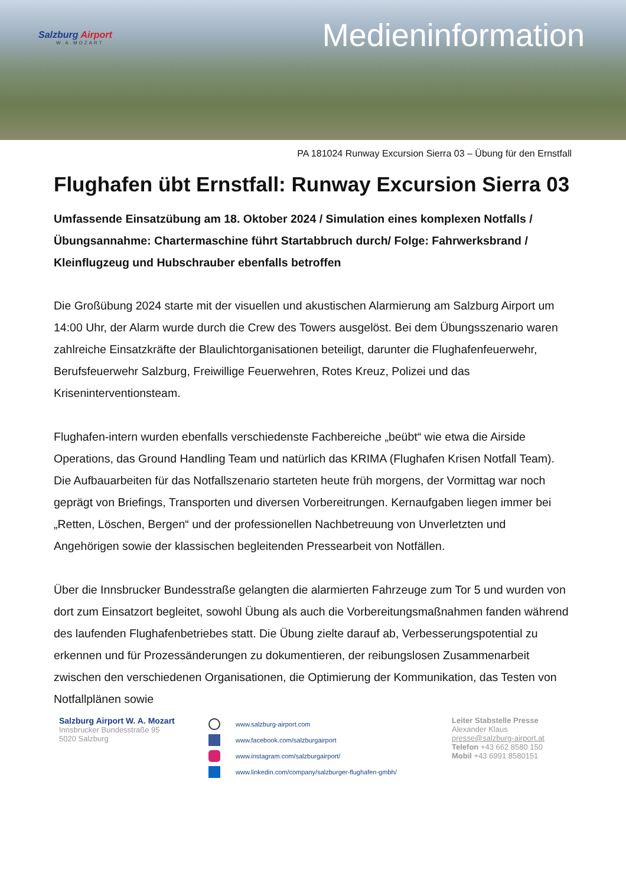Salzburg Airport
W.A.MOZART
Medieninformation
PA 181024 Runway Excursion Sierra 03 – Übung für den Ernstfall
Flughafen übt Ernstfall: Runway Excursion Sierra 03
Umfassende Einsatzübung am 18. Oktober 2024 / Simulation eines komplexen Notfalls / Übungsannahme: Chartermaschine führt Startabbruch durch/ Folge: Fahrwerksbrand / Kleinflugzeug und Hubschrauber ebenfalls betroffen
Die Großübung 2024 starte mit der visuellen und akustischen Alarmierung am Salzburg Airport um 14:00 Uhr, der Alarm wurde durch die Crew des Towers ausgelöst. Bei dem Übungsszenario waren zahlreiche Einsatzkräfte der Blaulichtorganisationen beteiligt, darunter die Flughafenfeuerwehr, Berufsfeuerwehr Salzburg, Freiwillige Feuerwehren, Rotes Kreuz, Polizei und das Kriseninterventionsteam.
Flughafen-intern wurden ebenfalls verschiedenste Fachbereiche „beübt“ wie etwa die Airside Operations, das Ground Handling Team und natürlich das KRIMA (Flughafen Krisen Notfall Team). Die Aufbauarbeiten für das Notfallszenario starteten heute früh morgens, der Vormittag war noch geprägt von Briefings, Transporten und diversen Vorbereitrungen. Kernaufgaben liegen immer bei „Retten, Löschen, Bergen“ und der professionellen Nachbetreuung von Unverletzten und Angehörigen sowie der klassischen begleitenden Pressearbeit von Notfällen.
Über die Innsbrucker Bundesstraße gelangten die alarmierten Fahrzeuge zum Tor 5 und wurden von dort zum Einsatzort begleitet, sowohl Übung als auch die Vorbereitungsmaßnahmen fanden während des laufenden Flughafenbetriebes statt. Die Übung zielte darauf ab, Verbesserungspotential zu erkennen und für Prozessänderungen zu dokumentieren, der reibungslosen Zusammenarbeit zwischen den verschiedenen Organisationen, die Optimierung der Kommunikation, das Testen von Notfallplänen sowie
Salzburg Airport W. A. Mozart
Innsbrucker Bundesstraße 95
5020 Salzburg
www.salzburg-airport.com
www.facebook.com/salzburgairport
www.instagram.com/salzburgairport/
www.linkedin.com/company/salzburger-flughafen-gmbh/
Leiter Stabstelle Presse
Alexander Klaus
presse@salzburg-airport.at
Telefon +43 662 8580 150
Mobil +43 6991 8580151